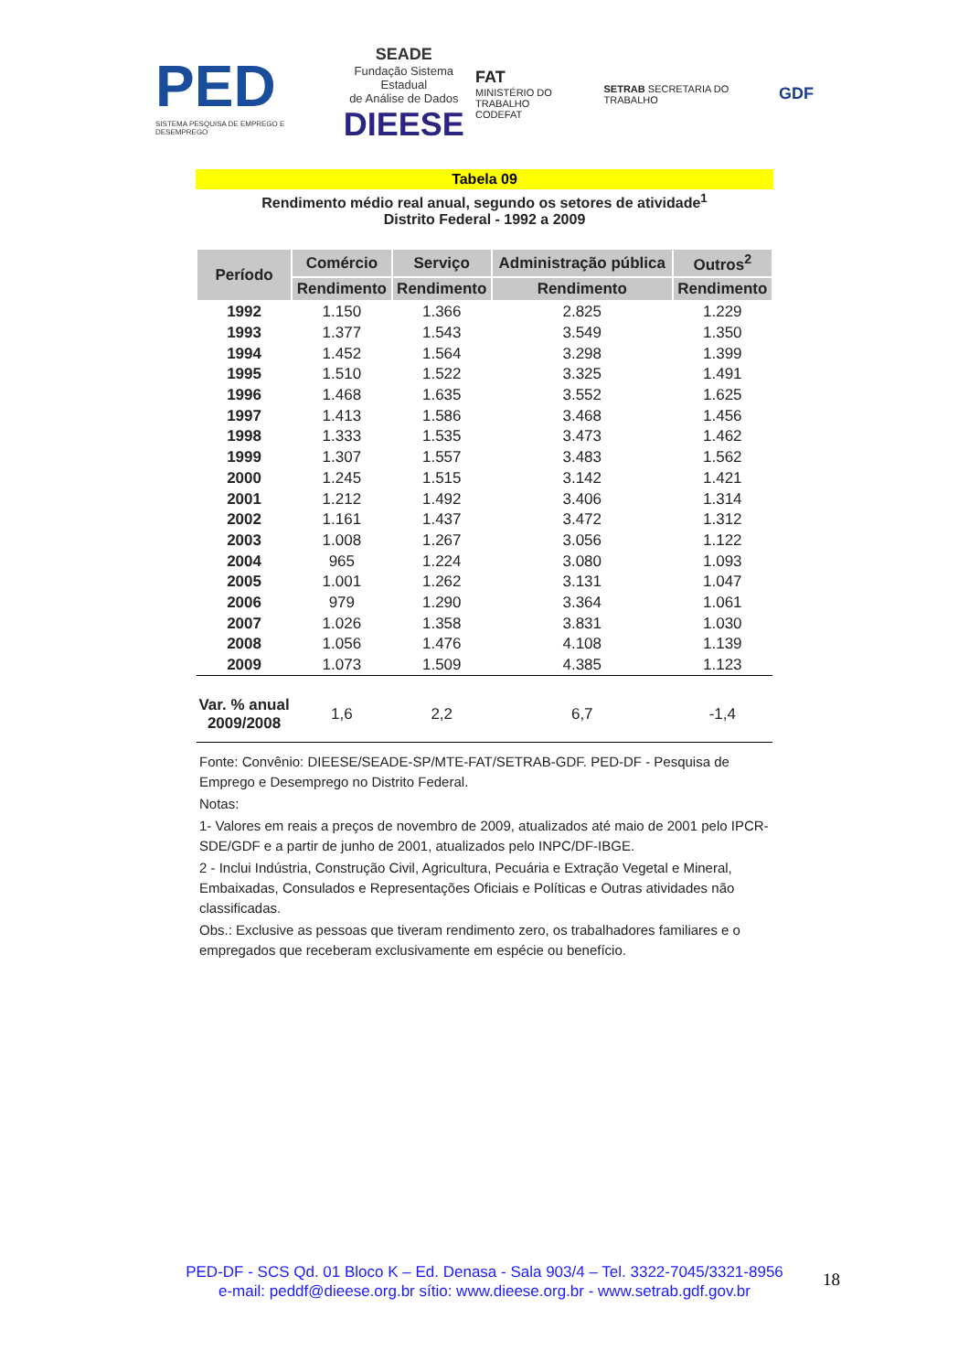PED
SISTEMA PESQUISA DE EMPREGO E DESEMPREGO
SEADE
Fundação Sistema Estadual
de Análise de Dados
DIEESE
FAT
MINISTÉRIO DO TRABALHO
CODEFAT
SETRAB SECRETARIA DO TRABALHO
GDF
Tabela 09
Rendimento médio real anual, segundo os setores de atividade<sup>1</sup>
Distrito Federal - 1992 a 2009
| Período | Comércio | Serviço | Administração pública | Outros<sup>2</sup> |
| --- | --- | --- | --- | --- |
| | Rendimento | Rendimento | Rendimento | Rendimento |
| 1992 | 1.150 | 1.366 | 2.825 | 1.229 |
| 1993 | 1.377 | 1.543 | 3.549 | 1.350 |
| 1994 | 1.452 | 1.564 | 3.298 | 1.399 |
| 1995 | 1.510 | 1.522 | 3.325 | 1.491 |
| 1996 | 1.468 | 1.635 | 3.552 | 1.625 |
| 1997 | 1.413 | 1.586 | 3.468 | 1.456 |
| 1998 | 1.333 | 1.535 | 3.473 | 1.462 |
| 1999 | 1.307 | 1.557 | 3.483 | 1.562 |
| 2000 | 1.245 | 1.515 | 3.142 | 1.421 |
| 2001 | 1.212 | 1.492 | 3.406 | 1.314 |
| 2002 | 1.161 | 1.437 | 3.472 | 1.312 |
| 2003 | 1.008 | 1.267 | 3.056 | 1.122 |
| 2004 | 965 | 1.224 | 3.080 | 1.093 |
| 2005 | 1.001 | 1.262 | 3.131 | 1.047 |
| 2006 | 979 | 1.290 | 3.364 | 1.061 |
| 2007 | 1.026 | 1.358 | 3.831 | 1.030 |
| 2008 | 1.056 | 1.476 | 4.108 | 1.139 |
| 2009 | 1.073 | 1.509 | 4.385 | 1.123 |
| Var. % anual 2009/2008 | 1,6 | 2,2 | 6,7 | -1,4 |
Fonte: Convênio: DIEESE/SEADE-SP/MTE-FAT/SETRAB-GDF. PED-DF - Pesquisa de Emprego e Desemprego no Distrito Federal.
Notas:
1- Valores em reais a preços de novembro de 2009, atualizados até maio de 2001 pelo IPCR-SDE/GDF e a partir de junho de 2001, atualizados pelo INPC/DF-IBGE.
2 - Inclui Indústria, Construção Civil, Agricultura, Pecuária e Extração Vegetal e Mineral, Embaixadas, Consulados e Representações Oficiais e Políticas e Outras atividades não classificadas.
Obs.: Exclusive as pessoas que tiveram rendimento zero, os trabalhadores familiares e o empregados que receberam exclusivamente em espécie ou benefício.
PED-DF - SCS Qd. 01 Bloco K – Ed. Denasa - Sala 903/4 – Tel. 3322-7045/3321-8956
e-mail: peddf@dieese.org.br sítio: www.dieese.org.br - www.setrab.gdf.gov.br
18